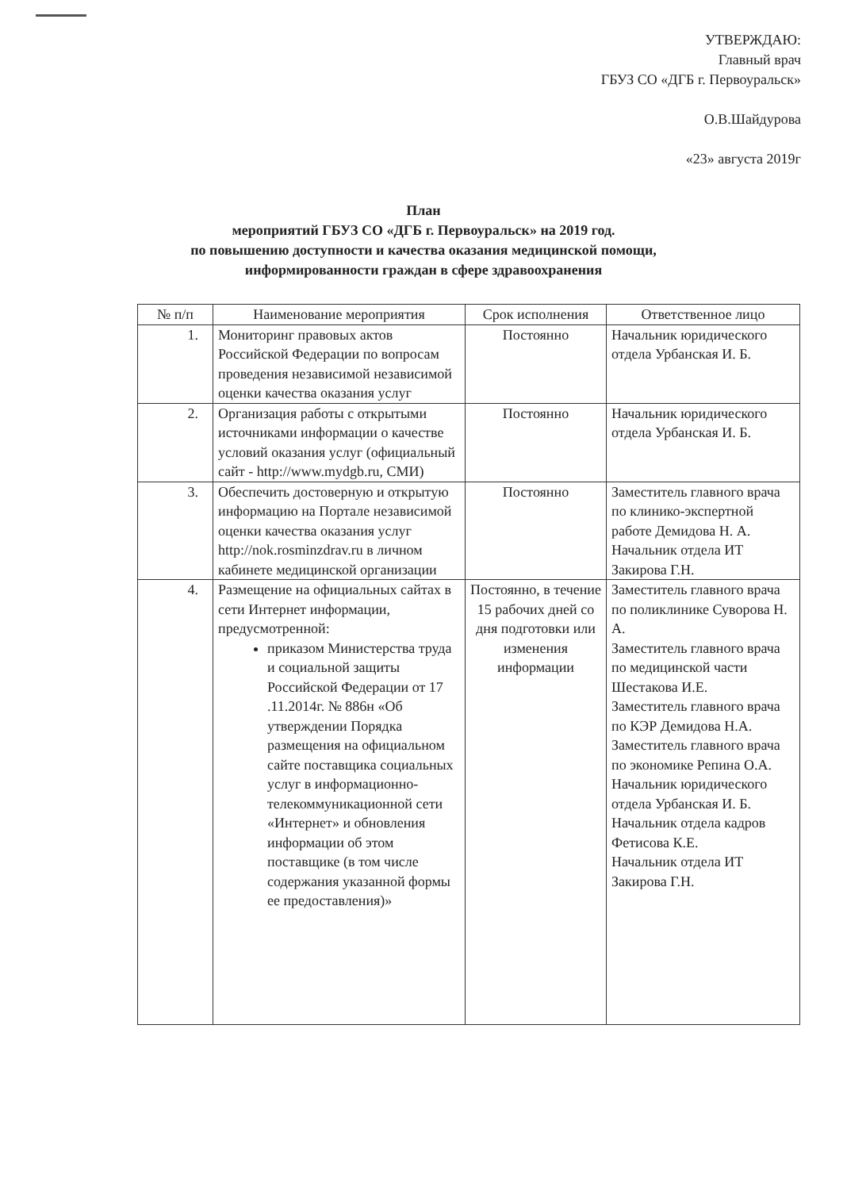УТВЕРЖДАЮ:
Главный врач
ГБУЗ СО «ДГБ г. Первоуральск»
О.В.Шайдурова
«23» августа 2019г
План
мероприятий ГБУЗ СО «ДГБ г. Первоуральск» на 2019 год.
по повышению доступности и качества оказания медицинской помощи,
информированности граждан в сфере здравоохранения
| № п/п | Наименование мероприятия | Срок исполнения | Ответственное лицо |
| --- | --- | --- | --- |
| 1. | Мониторинг правовых актов Российской Федерации по вопросам проведения независимой независимой оценки качества оказания услуг | Постоянно | Начальник юридического отдела Урбанская И. Б. |
| 2. | Организация работы с открытыми источниками информации о качестве условий оказания услуг (официальный сайт - http://www.mydgb.ru, СМИ) | Постоянно | Начальник юридического отдела Урбанская И. Б. |
| 3. | Обеспечить достоверную и открытую информацию на Портале независимой оценки качества оказания услуг http://nok.rosminzdrav.ru в личном кабинете медицинской организации | Постоянно | Заместитель главного врача по клинико-экспертной работе Демидова Н. А. Начальник отдела ИТ Закирова Г.Н. |
| 4. | Размещение на официальных сайтах в сети Интернет информации, предусмотренной: приказом Министерства труда и социальной защиты Российской Федерации от 17 .11.2014г. № 886н «Об утверждении Порядка размещения на официальном сайте поставщика социальных услуг в информационно-телекоммуникационной сети «Интернет» и обновления информации об этом поставщике (в том числе содержания указанной формы ее предоставления)» | Постоянно, в течение 15 рабочих дней со дня подготовки или изменения информации | Заместитель главного врача по поликлинике Суворова Н. А. Заместитель главного врача по медицинской части Шестакова И.Е. Заместитель главного врача по КЭР Демидова Н.А. Заместитель главного врача по экономике Репина О.А. Начальник юридического отдела Урбанская И. Б. Начальник отдела кадров Фетисова К.Е. Начальник отдела ИТ Закирова Г.Н. |